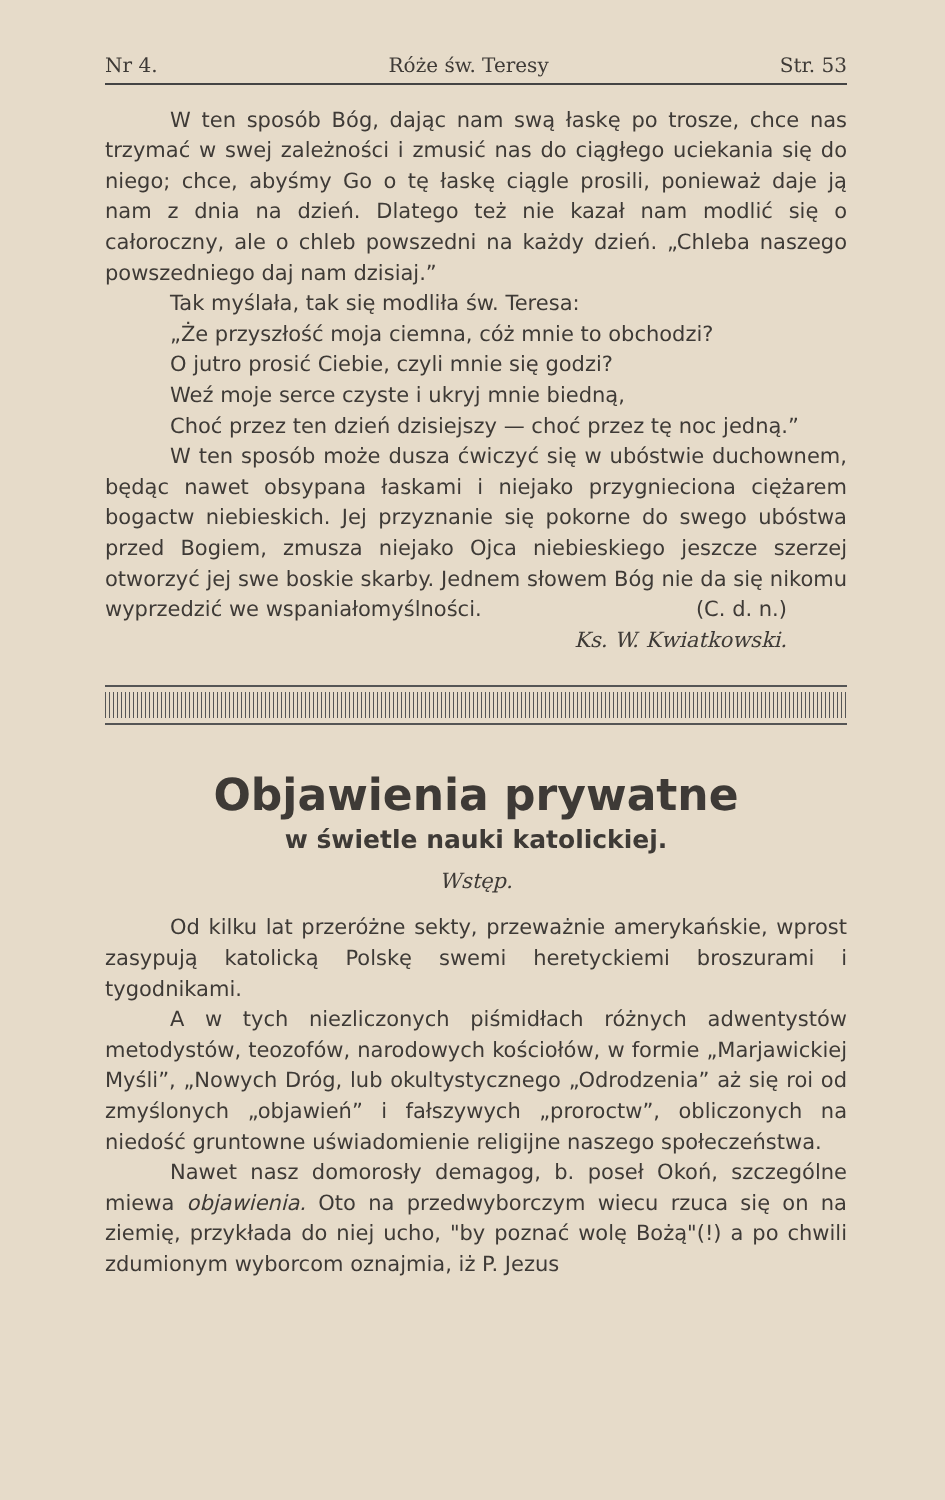Nr 4. Róże św. Teresy Str. 53
W ten sposób Bóg, dając nam swą łaskę po trosze, chce nas trzymać w swej zależności i zmusić nas do ciągłego uciekania się do niego; chce, abyśmy Go o tę łaskę ciągle prosili, ponieważ daje ją nam z dnia na dzień. Dlatego też nie kazał nam modlić się o całoroczny, ale o chleb powszedni na każdy dzień. „Chleba naszego powszedniego daj nam dzisiaj.”
Tak myślała, tak się modliła św. Teresa:
„Że przyszłość moja ciemna, cóż mnie to obchodzi?
O jutro prosić Ciebie, czyli mnie się godzi?
Weź moje serce czyste i ukryj mnie biedną,
Choć przez ten dzień dzisiejszy — choć przez tę noc jedną.”
W ten sposób może dusza ćwiczyć się w ubóstwie duchownem, będąc nawet obsypana łaskami i niejako przygnieciona ciężarem bogactw niebieskich. Jej przyznanie się pokorne do swego ubóstwa przed Bogiem, zmusza niejako Ojca niebieskiego jeszcze szerzej otworzyć jej swe boskie skarby. Jednem słowem Bóg nie da się nikomu wyprzedzić we wspaniałomyślności. (C. d. n.)
Ks. W. Kwiatkowski.
Objawienia prywatne
w świetle nauki katolickiej.
Wstęp.
Od kilku lat przeróżne sekty, przeważnie amerykańskie, wprost zasypują katolicką Polskę swemi heretyckiemi broszurami i tygodnikami.
A w tych niezliczonych piśmidłach różnych adwentystów metodystów, teozofów, narodowych kościołów, w formie „Marjawickiej Myśli”, „Nowych Dróg, lub okultystycznego „Odrodzenia” aż się roi od zmyślonych „objawień” i fałszywych „proroctw”, obliczonych na niedość gruntowne uświadomienie religijne naszego społeczeństwa.
Nawet nasz domorosły demagog, b. poseł Okoń, szczególne miewa objawienia. Oto na przedwyborczym wiecu rzuca się on na ziemię, przykłada do niej ucho, "by poznać wolę Bożą"(!) a po chwili zdumionym wyborcom oznajmia, iż P. Jezus